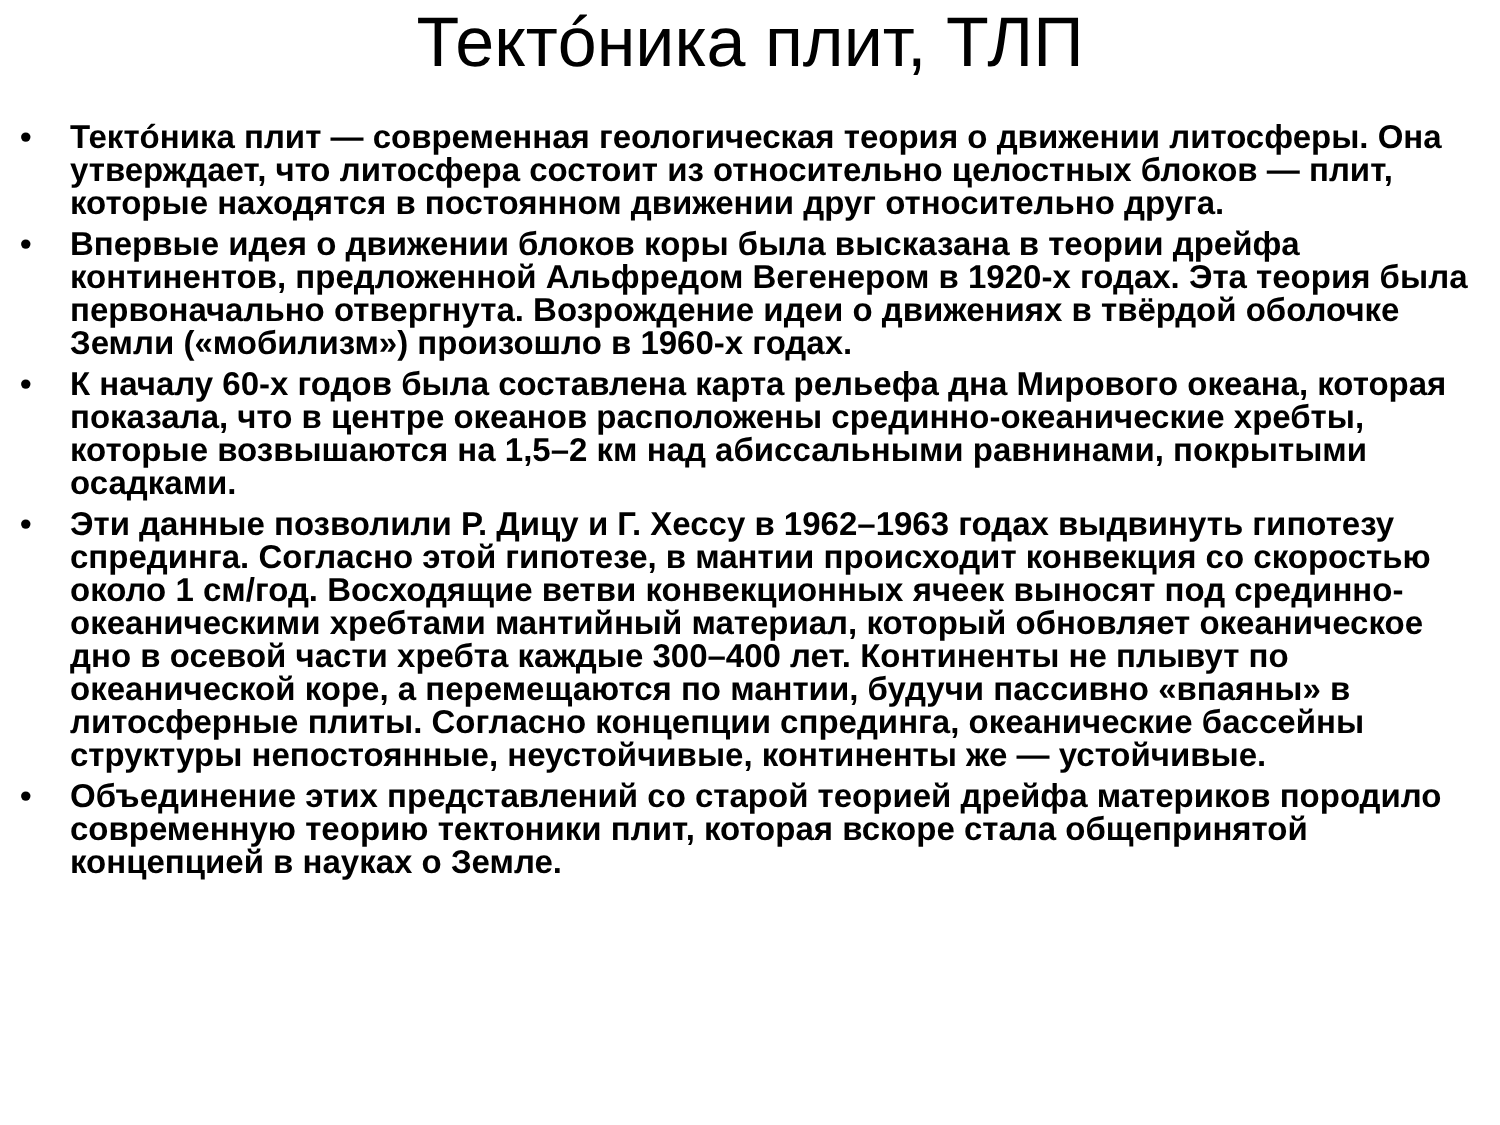Тектóника плит, ТЛП
• Тектóника плит — современная геологическая теория о движении литосферы. Она утверждает, что литосфера состоит из относительно целостных блоков — плит, которые находятся в постоянном движении друг относительно друга.
• Впервые идея о движении блоков коры была высказана в теории дрейфа континентов, предложенной Альфредом Вегенером в 1920-х годах. Эта теория была первоначально отвергнута. Возрождение идеи о движениях в твёрдой оболочке Земли («мобилизм») произошло в 1960-х годах.
• К началу 60-х годов была составлена карта рельефа дна Мирового океана, которая показала, что в центре океанов расположены срединно-океанические хребты, которые возвышаются на 1,5–2 км над абиссальными равнинами, покрытыми осадками.
• Эти данные позволили Р. Дицу и Г. Хессу в 1962–1963 годах выдвинуть гипотезу спрединга. Согласно этой гипотезе, в мантии происходит конвекция со скоростью около 1 см/год. Восходящие ветви конвекционных ячеек выносят под срединно-океаническими хребтами мантийный материал, который обновляет океаническое дно в осевой части хребта каждые 300–400 лет. Континенты не плывут по океанической коре, а перемещаются по мантии, будучи пассивно «впаяны» в литосферные плиты. Согласно концепции спрединга, океанические бассейны структуры непостоянные, неустойчивые, континенты же — устойчивые.
• Объединение этих представлений со старой теорией дрейфа материков породило современную теорию тектоники плит, которая вскоре стала общепринятой концепцией в науках о Земле.